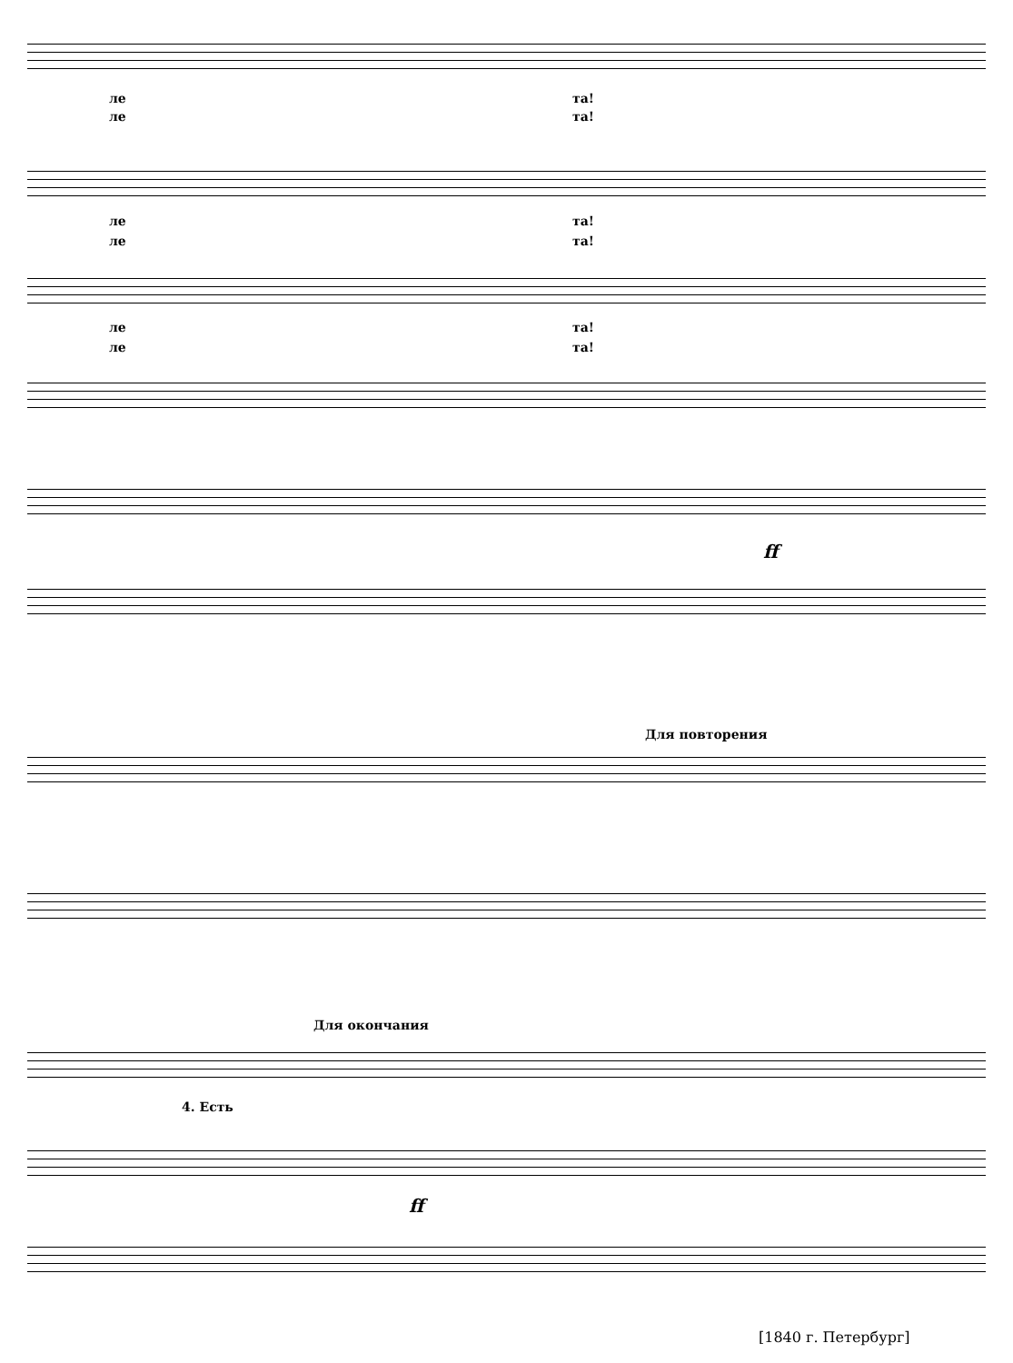ле та!
ле та!
ле та!
ле та!
ле та!
ле та!
ff
Для повторения
Для окончания
4. Есть
ff
[1840 г. Петербург]